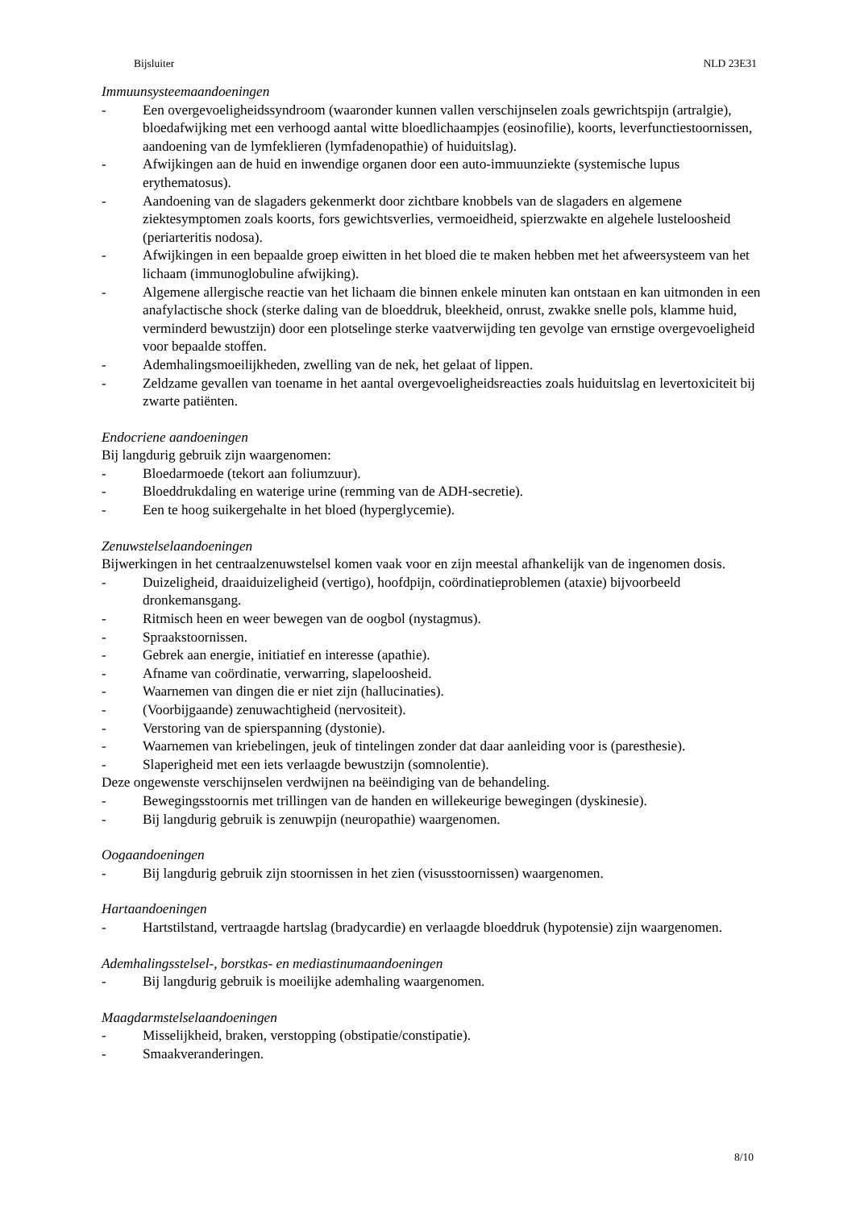Bijsluiter NLD 23E31
Immuunsysteemaandoeningen
- Een overgevoeligheidssyndroom (waaronder kunnen vallen verschijnselen zoals gewrichtspijn (artralgie), bloedafwijking met een verhoogd aantal witte bloedlichaampjes (eosinofilie), koorts, leverfunctiestoornissen, aandoening van de lymfeklieren (lymfadenopathie) of huiduitslag).
- Afwijkingen aan de huid en inwendige organen door een auto-immuunziekte (systemische lupus erythematosus).
- Aandoening van de slagaders gekenmerkt door zichtbare knobbels van de slagaders en algemene ziektesymptomen zoals koorts, fors gewichtsverlies, vermoeidheid, spierzwakte en algehele lusteloosheid (periarteritis nodosa).
- Afwijkingen in een bepaalde groep eiwitten in het bloed die te maken hebben met het afweersysteem van het lichaam (immunoglobuline afwijking).
- Algemene allergische reactie van het lichaam die binnen enkele minuten kan ontstaan en kan uitmonden in een anafylactische shock (sterke daling van de bloeddruk, bleekheid, onrust, zwakke snelle pols, klamme huid, verminderd bewustzijn) door een plotselinge sterke vaatverwijding ten gevolge van ernstige overgevoeligheid voor bepaalde stoffen.
- Ademhalingsmoeilijkheden, zwelling van de nek, het gelaat of lippen.
- Zeldzame gevallen van toename in het aantal overgevoeligheidsreacties zoals huiduitslag en levertoxiciteit bij zwarte patiënten.
Endocriene aandoeningen
Bij langdurig gebruik zijn waargenomen:
- Bloedarmoede (tekort aan foliumzuur).
- Bloeddrukdaling en waterige urine (remming van de ADH-secretie).
- Een te hoog suikergehalte in het bloed (hyperglycemie).
Zenuwstelselaandoeningen
Bijwerkingen in het centraalzenuwstelsel komen vaak voor en zijn meestal afhankelijk van de ingenomen dosis.
- Duizeligheid, draaiduizeligheid (vertigo), hoofdpijn, coördinatieproblemen (ataxie) bijvoorbeeld dronkemansgang.
- Ritmisch heen en weer bewegen van de oogbol (nystagmus).
- Spraakstoornissen.
- Gebrek aan energie, initiatief en interesse (apathie).
- Afname van coördinatie, verwarring, slapeloosheid.
- Waarnemen van dingen die er niet zijn (hallucinaties).
- (Voorbijgaande) zenuwachtigheid (nervositeit).
- Verstoring van de spierspanning (dystonie).
- Waarnemen van kriebelingen, jeuk of tintelingen zonder dat daar aanleiding voor is (paresthesie).
- Slaperigheid met een iets verlaagde bewustzijn (somnolentie).
Deze ongewenste verschijnselen verdwijnen na beëindiging van de behandeling.
- Bewegingsstoornis met trillingen van de handen en willekeurige bewegingen (dyskinesie).
- Bij langdurig gebruik is zenuwpijn (neuropathie) waargenomen.
Oogaandoeningen
- Bij langdurig gebruik zijn stoornissen in het zien (visusstoornissen) waargenomen.
Hartaandoeningen
- Hartstilstand, vertraagde hartslag (bradycardie) en verlaagde bloeddruk (hypotensie) zijn waargenomen.
Ademhalingsstelsel-, borstkas- en mediastinumaandoeningen
- Bij langdurig gebruik is moeilijke ademhaling waargenomen.
Maagdarmstelselaandoeningen
- Misselijkheid, braken, verstopping (obstipatie/constipatie).
- Smaakveranderingen.
8/10